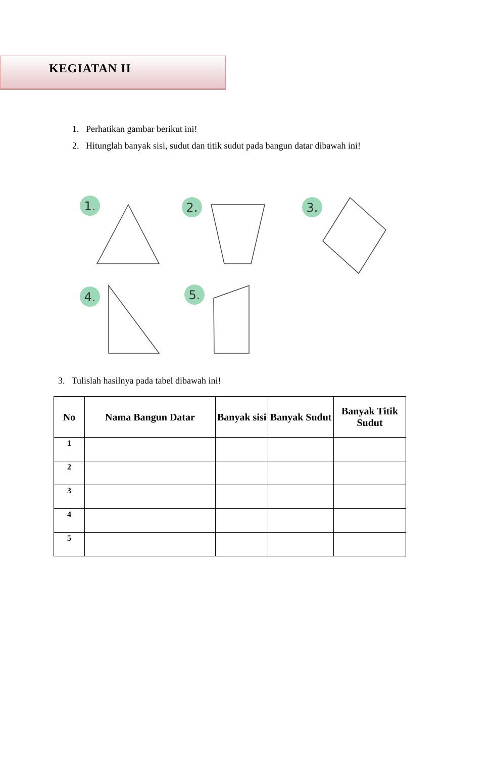KEGIATAN II
1. Perhatikan gambar berikut ini!
2. Hitunglah banyak sisi, sudut dan titik sudut pada bangun datar dibawah ini!
1.
2.
3.
4.
5.
3. Tulislah hasilnya pada tabel dibawah ini!
| No | Nama Bangun Datar | Banyak sisi | Banyak Sudut | Banyak Titik Sudut |
| --- | --- | --- | --- | --- |
| 1 | | | | |
| 2 | | | | |
| 3 | | | | |
| 4 | | | | |
| 5 | | | | |